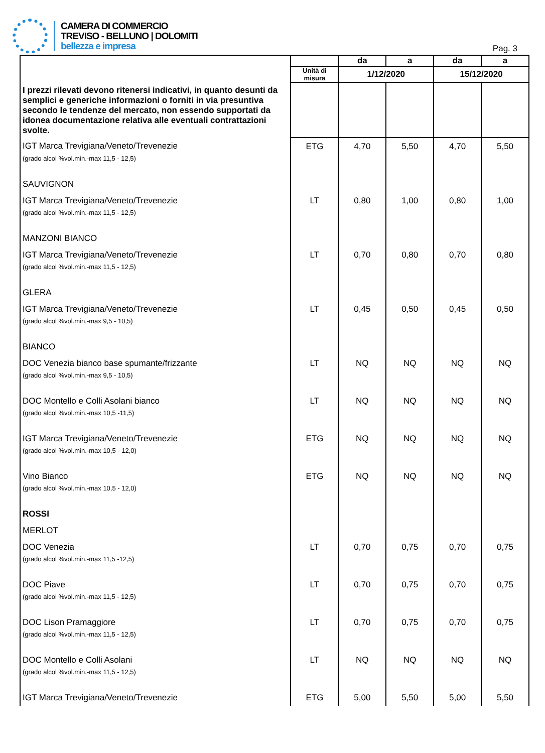CAMERA DI COMMERCIO
TREVISO - BELLUNO | DOLOMITI
bellezza e impresa
Pag. 3
| I prezzi rilevati devono ritenersi indicativi, in quanto desunti da semplici e generiche informazioni o forniti in via presuntiva secondo le tendenze del mercato, non essendo supportati da idonea documentazione relativa alle eventuali contrattazioni svolte. | | da | a | da | a |
| --- | --- | --- | --- | --- | --- |
| | Unità di misura | 1/12/2020 | | 15/12/2020 | |
| IGT Marca Trevigiana/Veneto/Trevenezie | ETG | 4,70 | 5,50 | 4,70 | 5,50 |
| (grado alcol %vol.min.-max 11,5 - 12,5) | | | | | |
| SAUVIGNON | | | | | |
| IGT Marca Trevigiana/Veneto/Trevenezie | LT | 0,80 | 1,00 | 0,80 | 1,00 |
| (grado alcol %vol.min.-max 11,5 - 12,5) | | | | | |
| MANZONI BIANCO | | | | | |
| IGT Marca Trevigiana/Veneto/Trevenezie | LT | 0,70 | 0,80 | 0,70 | 0,80 |
| (grado alcol %vol.min.-max 11,5 - 12,5) | | | | | |
| GLERA | | | | | |
| IGT Marca Trevigiana/Veneto/Trevenezie | LT | 0,45 | 0,50 | 0,45 | 0,50 |
| (grado alcol %vol.min.-max 9,5 - 10,5) | | | | | |
| BIANCO | | | | | |
| DOC Venezia bianco base spumante/frizzante | LT | NQ | NQ | NQ | NQ |
| (grado alcol %vol.min.-max 9,5 - 10,5) | | | | | |
| DOC Montello e Colli Asolani bianco | LT | NQ | NQ | NQ | NQ |
| (grado alcol %vol.min.-max 10,5 -11,5) | | | | | |
| IGT Marca Trevigiana/Veneto/Trevenezie | ETG | NQ | NQ | NQ | NQ |
| (grado alcol %vol.min.-max 10,5 - 12,0) | | | | | |
| Vino Bianco | ETG | NQ | NQ | NQ | NQ |
| (grado alcol %vol.min.-max 10,5 - 12,0) | | | | | |
| ROSSI | | | | | |
| MERLOT | | | | | |
| DOC Venezia | LT | 0,70 | 0,75 | 0,70 | 0,75 |
| (grado alcol %vol.min.-max 11,5 -12,5) | | | | | |
| DOC Piave | LT | 0,70 | 0,75 | 0,70 | 0,75 |
| (grado alcol %vol.min.-max 11,5 - 12,5) | | | | | |
| DOC Lison Pramaggiore | LT | 0,70 | 0,75 | 0,70 | 0,75 |
| (grado alcol %vol.min.-max 11,5 - 12,5) | | | | | |
| DOC Montello e Colli Asolani | LT | NQ | NQ | NQ | NQ |
| (grado alcol %vol.min.-max 11,5 - 12,5) | | | | | |
| IGT Marca Trevigiana/Veneto/Trevenezie | ETG | 5,00 | 5,50 | 5,00 | 5,50 |